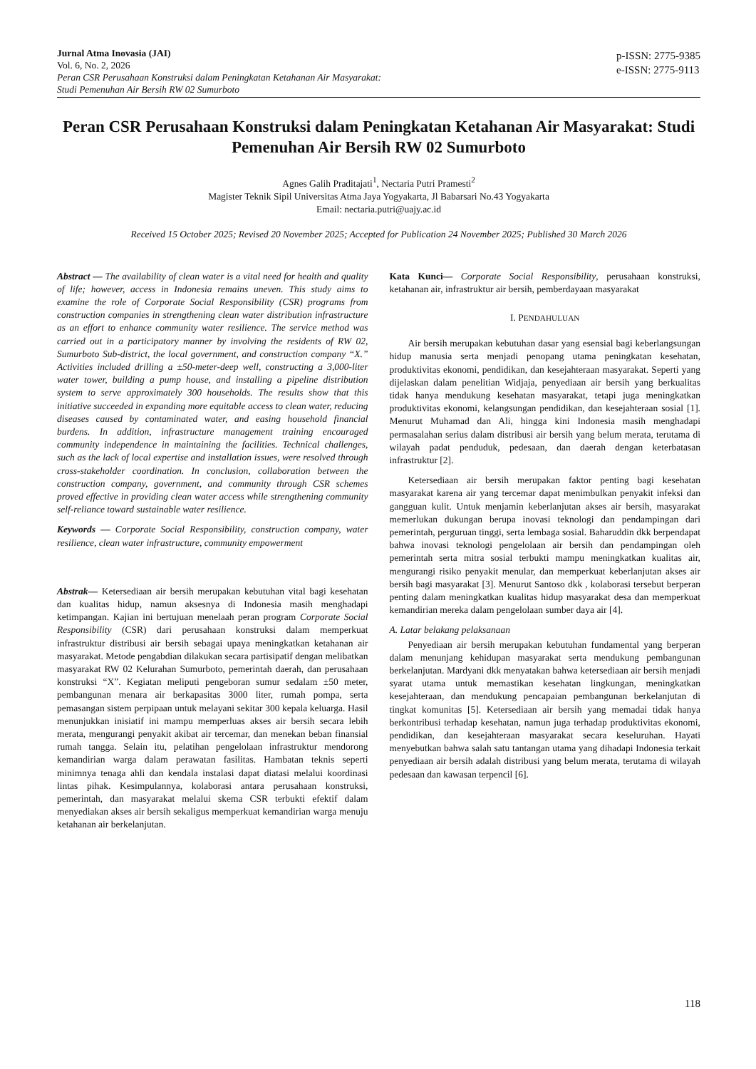Jurnal Atma Inovasia (JAI)
Vol. 6, No. 2, 2026
Peran CSR Perusahaan Konstruksi dalam Peningkatan Ketahanan Air Masyarakat:
Studi Pemenuhan Air Bersih RW 02 Sumurboto
p-ISSN: 2775-9385
e-ISSN: 2775-9113
Peran CSR Perusahaan Konstruksi dalam Peningkatan Ketahanan Air Masyarakat: Studi Pemenuhan Air Bersih RW 02 Sumurboto
Agnes Galih Praditajati<sup>1</sup>, Nectaria Putri Pramesti<sup>2</sup>
Magister Teknik Sipil Universitas Atma Jaya Yogyakarta, Jl Babarsari No.43 Yogyakarta
Email: nectaria.putri@uajy.ac.id
Received 15 October 2025; Revised 20 November 2025; Accepted for Publication 24 November 2025; Published 30 March 2026
Abstract — The availability of clean water is a vital need for health and quality of life; however, access in Indonesia remains uneven. This study aims to examine the role of Corporate Social Responsibility (CSR) programs from construction companies in strengthening clean water distribution infrastructure as an effort to enhance community water resilience. The service method was carried out in a participatory manner by involving the residents of RW 02, Sumurboto Sub-district, the local government, and construction company “X.” Activities included drilling a ±50-meter-deep well, constructing a 3,000-liter water tower, building a pump house, and installing a pipeline distribution system to serve approximately 300 households. The results show that this initiative succeeded in expanding more equitable access to clean water, reducing diseases caused by contaminated water, and easing household financial burdens. In addition, infrastructure management training encouraged community independence in maintaining the facilities. Technical challenges, such as the lack of local expertise and installation issues, were resolved through cross-stakeholder coordination. In conclusion, collaboration between the construction company, government, and community through CSR schemes proved effective in providing clean water access while strengthening community self-reliance toward sustainable water resilience.
Keywords — Corporate Social Responsibility, construction company, water resilience, clean water infrastructure, community empowerment
Abstrak— Ketersediaan air bersih merupakan kebutuhan vital bagi kesehatan dan kualitas hidup, namun aksesnya di Indonesia masih menghadapi ketimpangan. Kajian ini bertujuan menelaah peran program Corporate Social Responsibility (CSR) dari perusahaan konstruksi dalam memperkuat infrastruktur distribusi air bersih sebagai upaya meningkatkan ketahanan air masyarakat. Metode pengabdian dilakukan secara partisipatif dengan melibatkan masyarakat RW 02 Kelurahan Sumurboto, pemerintah daerah, dan perusahaan konstruksi “X”. Kegiatan meliputi pengeboran sumur sedalam ±50 meter, pembangunan menara air berkapasitas 3000 liter, rumah pompa, serta pemasangan sistem perpipaan untuk melayani sekitar 300 kepala keluarga. Hasil menunjukkan inisiatif ini mampu memperluas akses air bersih secara lebih merata, mengurangi penyakit akibat air tercemar, dan menekan beban finansial rumah tangga. Selain itu, pelatihan pengelolaan infrastruktur mendorong kemandirian warga dalam perawatan fasilitas. Hambatan teknis seperti minimnya tenaga ahli dan kendala instalasi dapat diatasi melalui koordinasi lintas pihak. Kesimpulannya, kolaborasi antara perusahaan konstruksi, pemerintah, dan masyarakat melalui skema CSR terbukti efektif dalam menyediakan akses air bersih sekaligus memperkuat kemandirian warga menuju ketahanan air berkelanjutan.
Kata Kunci— Corporate Social Responsibility, perusahaan konstruksi, ketahanan air, infrastruktur air bersih, pemberdayaan masyarakat
I. PENDAHULUAN
Air bersih merupakan kebutuhan dasar yang esensial bagi keberlangsungan hidup manusia serta menjadi penopang utama peningkatan kesehatan, produktivitas ekonomi, pendidikan, dan kesejahteraan masyarakat. Seperti yang dijelaskan dalam penelitian Widjaja, penyediaan air bersih yang berkualitas tidak hanya mendukung kesehatan masyarakat, tetapi juga meningkatkan produktivitas ekonomi, kelangsungan pendidikan, dan kesejahteraan sosial [1]. Menurut Muhamad dan Ali, hingga kini Indonesia masih menghadapi permasalahan serius dalam distribusi air bersih yang belum merata, terutama di wilayah padat penduduk, pedesaan, dan daerah dengan keterbatasan infrastruktur [2].
Ketersediaan air bersih merupakan faktor penting bagi kesehatan masyarakat karena air yang tercemar dapat menimbulkan penyakit infeksi dan gangguan kulit. Untuk menjamin keberlanjutan akses air bersih, masyarakat memerlukan dukungan berupa inovasi teknologi dan pendampingan dari pemerintah, perguruan tinggi, serta lembaga sosial. Baharuddin dkk berpendapat bahwa inovasi teknologi pengelolaan air bersih dan pendampingan oleh pemerintah serta mitra sosial terbukti mampu meningkatkan kualitas air, mengurangi risiko penyakit menular, dan memperkuat keberlanjutan akses air bersih bagi masyarakat [3]. Menurut Santoso dkk , kolaborasi tersebut berperan penting dalam meningkatkan kualitas hidup masyarakat desa dan memperkuat kemandirian mereka dalam pengelolaan sumber daya air [4].
A. Latar belakang pelaksanaan
Penyediaan air bersih merupakan kebutuhan fundamental yang berperan dalam menunjang kehidupan masyarakat serta mendukung pembangunan berkelanjutan. Mardyani dkk menyatakan bahwa ketersediaan air bersih menjadi syarat utama untuk memastikan kesehatan lingkungan, meningkatkan kesejahteraan, dan mendukung pencapaian pembangunan berkelanjutan di tingkat komunitas [5]. Ketersediaan air bersih yang memadai tidak hanya berkontribusi terhadap kesehatan, namun juga terhadap produktivitas ekonomi, pendidikan, dan kesejahteraan masyarakat secara keseluruhan. Hayati menyebutkan bahwa salah satu tantangan utama yang dihadapi Indonesia terkait penyediaan air bersih adalah distribusi yang belum merata, terutama di wilayah pedesaan dan kawasan terpencil [6].
118